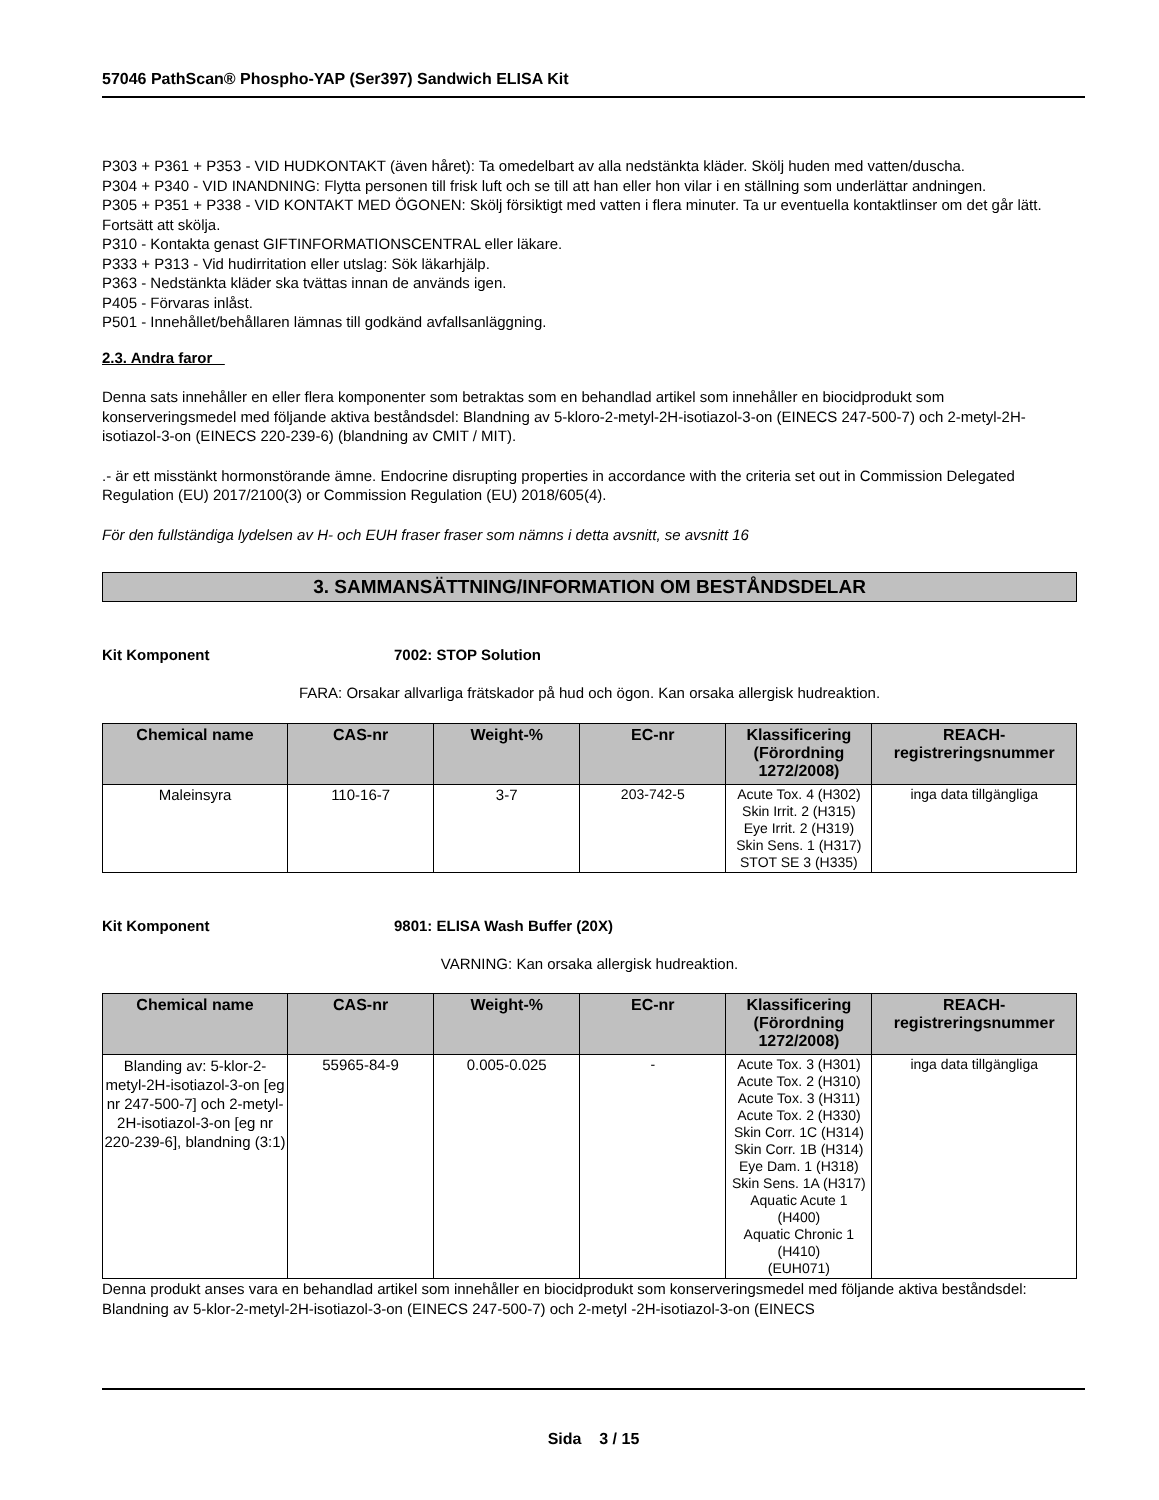57046 PathScan® Phospho-YAP (Ser397) Sandwich ELISA Kit
P303 + P361 + P353 - VID HUDKONTAKT (även håret): Ta omedelbart av alla nedstänkta kläder. Skölj huden med vatten/duscha.
P304 + P340 - VID INANDNING: Flytta personen till frisk luft och se till att han eller hon vilar i en ställning som underlättar andningen.
P305 + P351 + P338 - VID KONTAKT MED ÖGONEN: Skölj försiktigt med vatten i flera minuter. Ta ur eventuella kontaktlinser om det går lätt. Fortsätt att skölja.
P310 - Kontakta genast GIFTINFORMATIONSCENTRAL eller läkare.
P333 + P313 - Vid hudirritation eller utslag: Sök läkarhjälp.
P363 - Nedstänkta kläder ska tvättas innan de används igen.
P405 - Förvaras inlåst.
P501 - Innehållet/behållaren lämnas till godkänd avfallsanläggning.
2.3. Andra faror
Denna sats innehåller en eller flera komponenter som betraktas som en behandlad artikel som innehåller en biocidprodukt som konserveringsmedel med följande aktiva beståndsdel: Blandning av 5-kloro-2-metyl-2H-isotiazol-3-on (EINECS 247-500-7) och 2-metyl-2H-isotiazol-3-on (EINECS 220-239-6) (blandning av CMIT / MIT).
.- är ett misstänkt hormonstörande ämne. Endocrine disrupting properties in accordance with the criteria set out in Commission Delegated Regulation (EU) 2017/2100(3) or Commission Regulation (EU) 2018/605(4).
För den fullständiga lydelsen av H- och EUH fraser fraser som nämns i detta avsnitt, se avsnitt 16
3. SAMMANSÄTTNING/INFORMATION OM BESTÅNDSDELAR
Kit Komponent 7002: STOP Solution
FARA: Orsakar allvarliga frätskador på hud och ögon. Kan orsaka allergisk hudreaktion.
| Chemical name | CAS-nr | Weight-% | EC-nr | Klassificering (Förordning 1272/2008) | REACH-registreringsnummer |
| --- | --- | --- | --- | --- | --- |
| Maleinsyra | 110-16-7 | 3-7 | 203-742-5 | Acute Tox. 4 (H302) Skin Irrit. 2 (H315) Eye Irrit. 2 (H319) Skin Sens. 1 (H317) STOT SE 3 (H335) | inga data tillgängliga |
Kit Komponent 9801: ELISA Wash Buffer (20X)
VARNING: Kan orsaka allergisk hudreaktion.
| Chemical name | CAS-nr | Weight-% | EC-nr | Klassificering (Förordning 1272/2008) | REACH-registreringsnummer |
| --- | --- | --- | --- | --- | --- |
| Blanding av: 5-klor-2-metyl-2H-isotiazol-3-on [eg nr 247-500-7] och 2-metyl-2H-isotiazol-3-on [eg nr 220-239-6], blandning (3:1) | 55965-84-9 | 0.005-0.025 | - | Acute Tox. 3 (H301) Acute Tox. 2 (H310) Acute Tox. 3 (H311) Acute Tox. 2 (H330) Skin Corr. 1C (H314) Skin Corr. 1B (H314) Eye Dam. 1 (H318) Skin Sens. 1A (H317) Aquatic Acute 1 (H400) Aquatic Chronic 1 (H410) (EUH071) | inga data tillgängliga |
Denna produkt anses vara en behandlad artikel som innehåller en biocidprodukt som konserveringsmedel med följande aktiva beståndsdel: Blandning av 5-klor-2-metyl-2H-isotiazol-3-on (EINECS 247-500-7) och 2-metyl -2H-isotiazol-3-on (EINECS
Sida 3 / 15